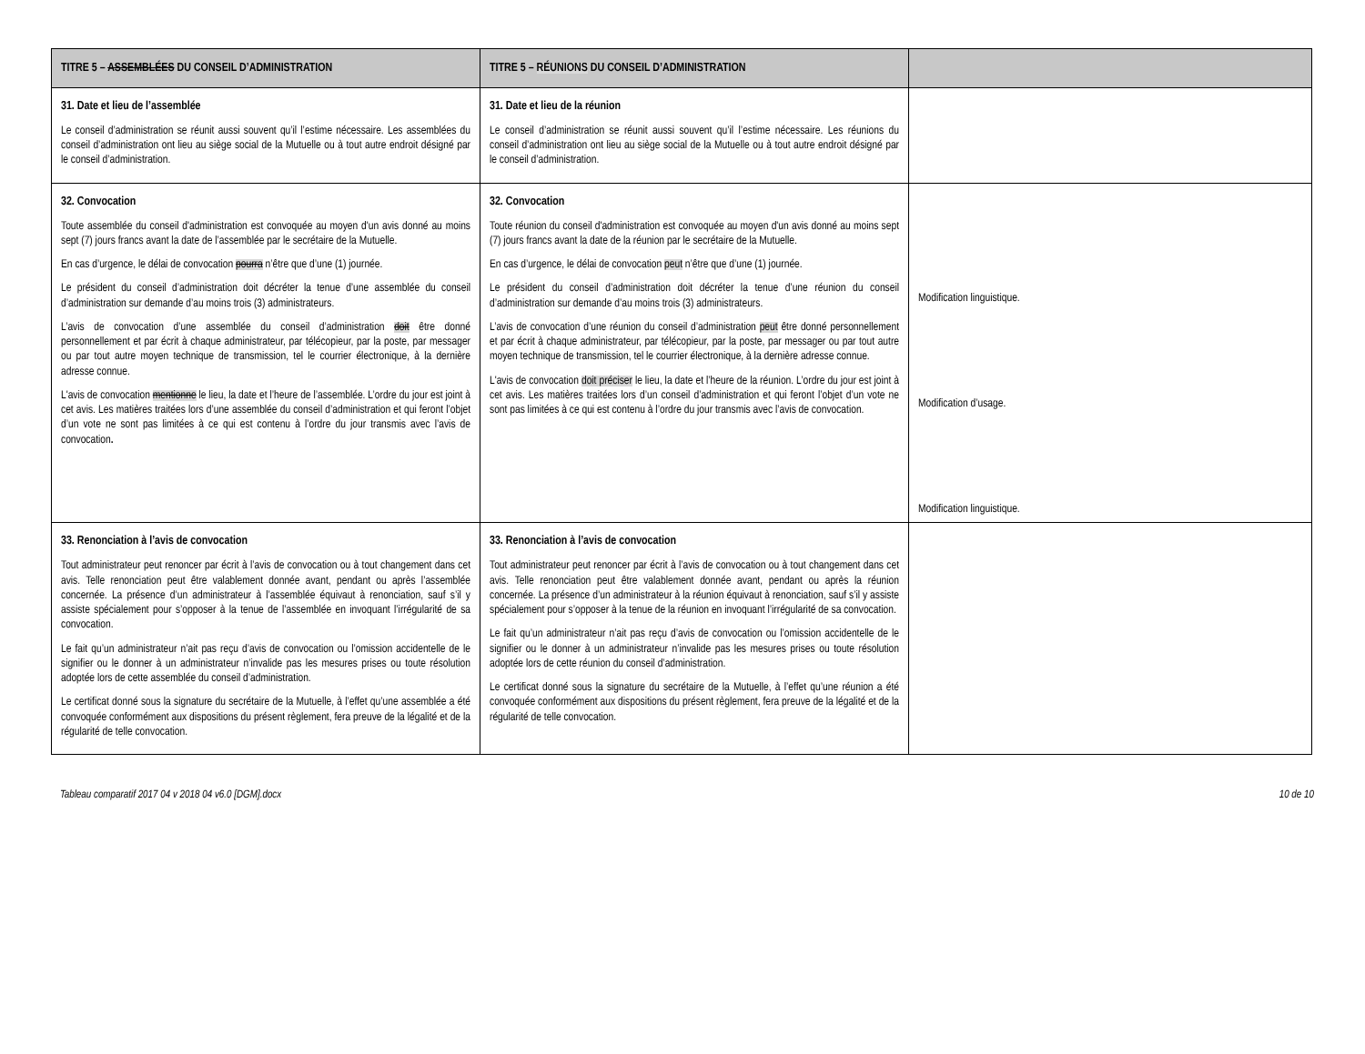| TITRE 5 – ASSEMBLÉES DU CONSEIL D’ADMINISTRATION | TITRE 5 – RÉUNIONS DU CONSEIL D’ADMINISTRATION | |
| --- | --- | --- |
| 31. Date et lieu de l’assemblée Le conseil d’administration se réunit aussi souvent qu’il l’estime nécessaire. Les assemblées du conseil d’administration ont lieu au siège social de la Mutuelle ou à tout autre endroit désigné par le conseil d’administration. | 31. Date et lieu de la réunion Le conseil d’administration se réunit aussi souvent qu’il l’estime nécessaire. Les réunions du conseil d’administration ont lieu au siège social de la Mutuelle ou à tout autre endroit désigné par le conseil d’administration. | |
| 32. Convocation Toute assemblée du conseil d'administration est convoquée au moyen d'un avis donné au moins sept (7) jours francs avant la date de l’assemblée par le secrétaire de la Mutuelle. En cas d’urgence, le délai de convocation pourra n’être que d’une (1) journée. Le président du conseil d’administration doit décréter la tenue d’une assemblée du conseil d’administration sur demande d’au moins trois (3) administrateurs. L’avis de convocation d’une assemblée du conseil d’administration doit être donné personnellement et par écrit à chaque administrateur, par télécopieur, par la poste, par messager ou par tout autre moyen technique de transmission, tel le courrier électronique, à la dernière adresse connue. L'avis de convocation mentionne le lieu, la date et l’heure de l’assemblée. L’ordre du jour est joint à cet avis. Les matières traitées lors d’une assemblée du conseil d’administration et qui feront l’objet d’un vote ne sont pas limitées à ce qui est contenu à l’ordre du jour transmis avec l’avis de convocation . | 32. Convocation Toute réunion du conseil d'administration est convoquée au moyen d'un avis donné au moins sept (7) jours francs avant la date de la réunion par le secrétaire de la Mutuelle. En cas d’urgence, le délai de convocation peut n’être que d’une (1) journée. Le président du conseil d’administration doit décréter la tenue d’une réunion du conseil d’administration sur demande d’au moins trois (3) administrateurs. L’avis de convocation d’une réunion du conseil d’administration peut être donné personnellement et par écrit à chaque administrateur, par télécopieur, par la poste, par messager ou par tout autre moyen technique de transmission, tel le courrier électronique, à la dernière adresse connue. L'avis de convocation doit préciser le lieu, la date et l’heure de la réunion. L’ordre du jour est joint à cet avis. Les matières traitées lors d’un conseil d’administration et qui feront l’objet d’un vote ne sont pas limitées à ce qui est contenu à l’ordre du jour transmis avec l’avis de convocation. | Modification linguistique. Modification d’usage. Modification linguistique. |
| 33. Renonciation à l’avis de convocation Tout administrateur peut renoncer par écrit à l’avis de convocation ou à tout changement dans cet avis. Telle renonciation peut être valablement donnée avant, pendant ou après l’assemblée concernée. La présence d’un administrateur à l’assemblée équivaut à renonciation, sauf s’il y assiste spécialement pour s’opposer à la tenue de l’assemblée en invoquant l’irrégularité de sa convocation. Le fait qu’un administrateur n’ait pas reçu d’avis de convocation ou l’omission accidentelle de le signifier ou le donner à un administrateur n’invalide pas les mesures prises ou toute résolution adoptée lors de cette assemblée du conseil d’administration. Le certificat donné sous la signature du secrétaire de la Mutuelle, à l’effet qu’une assemblée a été convoquée conformément aux dispositions du présent règlement, fera preuve de la légalité et de la régularité de telle convocation. | 33. Renonciation à l’avis de convocation Tout administrateur peut renoncer par écrit à l’avis de convocation ou à tout changement dans cet avis. Telle renonciation peut être valablement donnée avant, pendant ou après la réunion concernée. La présence d’un administrateur à la réunion équivaut à renonciation, sauf s’il y assiste spécialement pour s’opposer à la tenue de la réunion en invoquant l’irrégularité de sa convocation. Le fait qu’un administrateur n’ait pas reçu d’avis de convocation ou l’omission accidentelle de le signifier ou le donner à un administrateur n’invalide pas les mesures prises ou toute résolution adoptée lors de cette réunion du conseil d’administration. Le certificat donné sous la signature du secrétaire de la Mutuelle, à l’effet qu’une réunion a été convoquée conformément aux dispositions du présent règlement, fera preuve de la légalité et de la régularité de telle convocation. | |
Tableau comparatif 2017 04 v 2018 04 v6.0 [DGM].docx 10 de 10